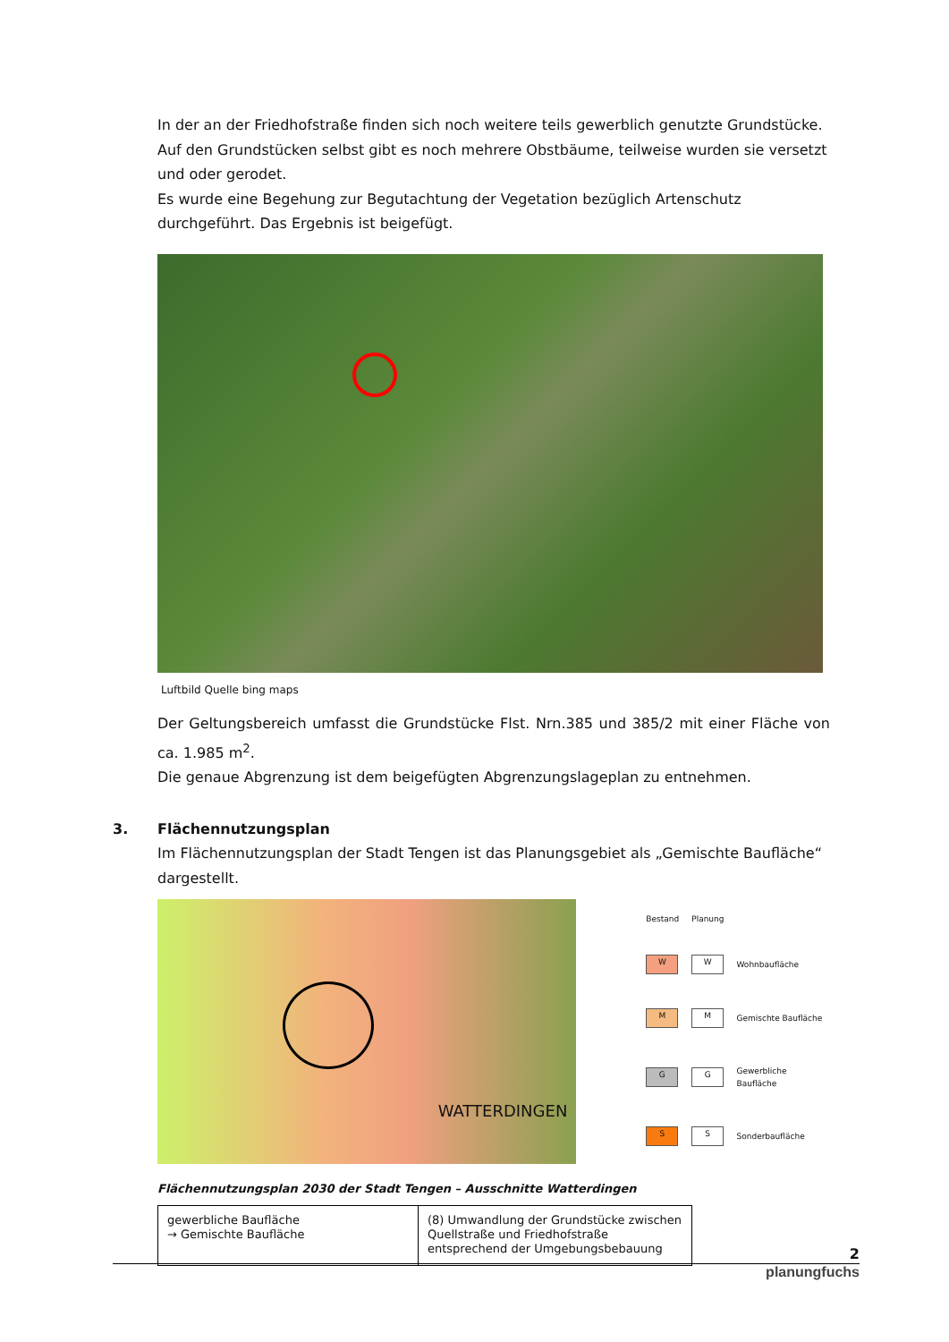In der an der Friedhofstraße finden sich noch weitere teils gewerblich genutzte Grundstücke.
Auf den Grundstücken selbst gibt es noch mehrere Obstbäume, teilweise wurden sie versetzt und oder gerodet.
Es wurde eine Begehung zur Begutachtung der Vegetation bezüglich Artenschutz durchgeführt. Das Ergebnis ist beigefügt.
Luftbild Quelle bing maps
Der Geltungsbereich umfasst die Grundstücke Flst. Nrn.385 und 385/2 mit einer Fläche von ca. 1.985 m<sup>2</sup>.
Die genaue Abgrenzung ist dem beigefügten Abgrenzungslageplan zu entnehmen.
3. Flächennutzungsplan
Im Flächennutzungsplan der Stadt Tengen ist das Planungsgebiet als „Gemischte Baufläche“ dargestellt.
WATTERDINGEN
| Bestand | Planung | |
| W | W | Wohnbaufläche |
| M | M | Gemischte Baufläche |
| G | G | Gewerbliche Baufläche |
| S | S | Sonderbaufläche |
Flächennutzungsplan 2030 der Stadt Tengen – Ausschnitte Watterdingen
| gewerbliche Baufläche → Gemischte Baufläche | (8) Umwandlung der Grundstücke zwischen Quellstraße und Friedhofstraße entsprechend der Umgebungsbebauung |
2
planungfuchs